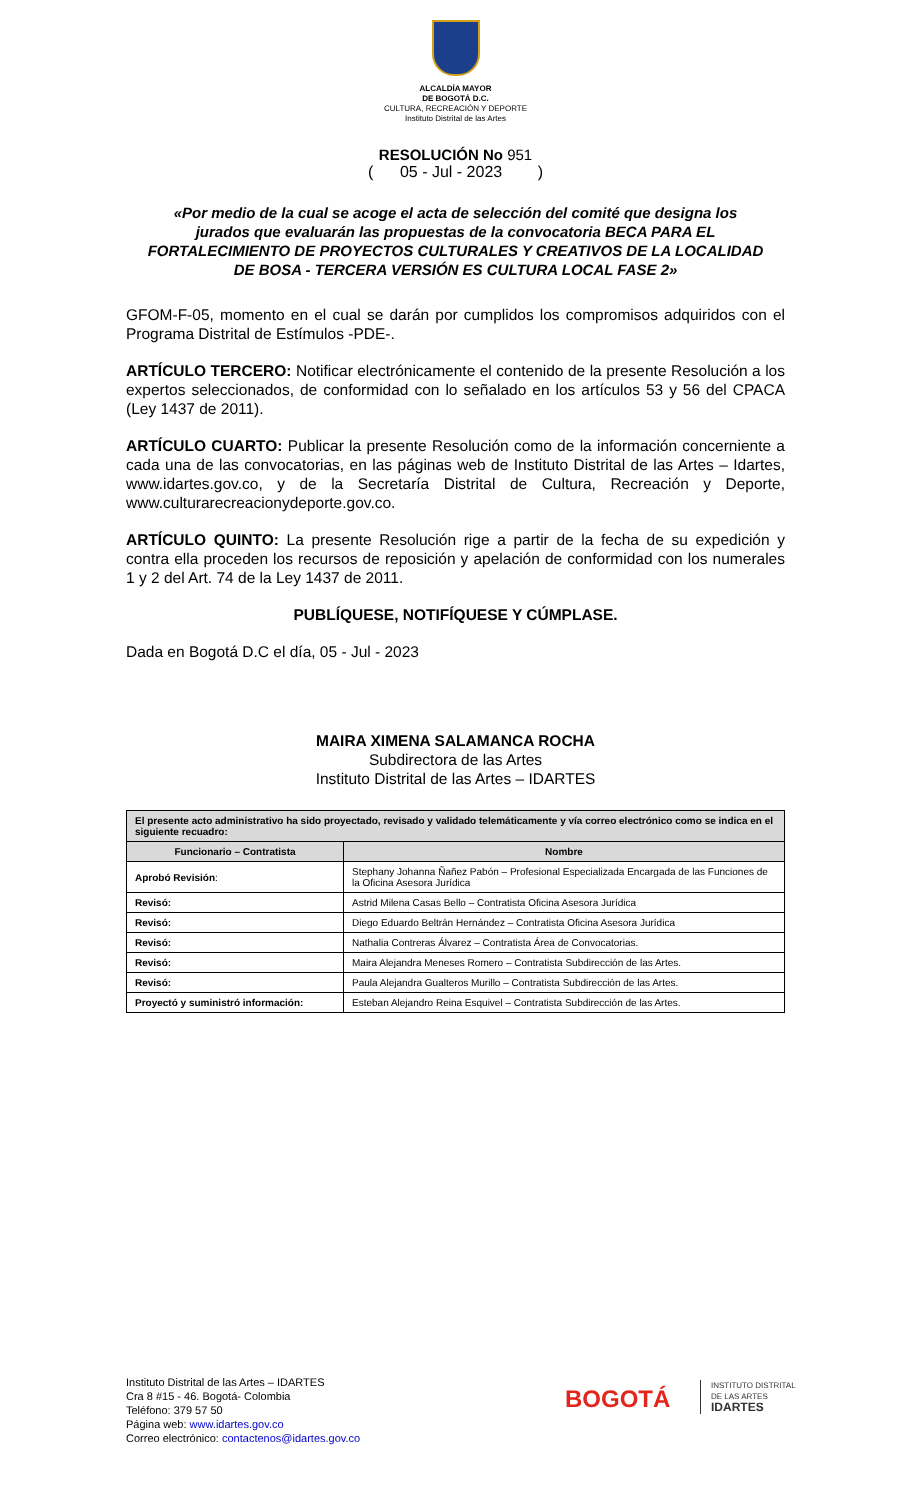ALCALDÍA MAYOR
DE BOGOTÁ D.C.
CULTURA, RECREACIÓN Y DEPORTE
Instituto Distrital de las Artes
RESOLUCIÓN No 951
( 05 - Jul - 2023 )
«Por medio de la cual se acoge el acta de selección del comité que designa los jurados que evaluarán las propuestas de la convocatoria BECA PARA EL FORTALECIMIENTO DE PROYECTOS CULTURALES Y CREATIVOS DE LA LOCALIDAD DE BOSA - TERCERA VERSIÓN ES CULTURA LOCAL FASE 2»
GFOM-F-05, momento en el cual se darán por cumplidos los compromisos adquiridos con el Programa Distrital de Estímulos -PDE-.
ARTÍCULO TERCERO: Notificar electrónicamente el contenido de la presente Resolución a los expertos seleccionados, de conformidad con lo señalado en los artículos 53 y 56 del CPACA (Ley 1437 de 2011).
ARTÍCULO CUARTO: Publicar la presente Resolución como de la información concerniente a cada una de las convocatorias, en las páginas web de Instituto Distrital de las Artes – Idartes, www.idartes.gov.co, y de la Secretaría Distrital de Cultura, Recreación y Deporte, www.culturarecreacionydeporte.gov.co.
ARTÍCULO QUINTO: La presente Resolución rige a partir de la fecha de su expedición y contra ella proceden los recursos de reposición y apelación de conformidad con los numerales 1 y 2 del Art. 74 de la Ley 1437 de 2011.
PUBLÍQUESE, NOTIFÍQUESE Y CÚMPLASE.
Dada en Bogotá D.C el día, 05 - Jul - 2023
MAIRA XIMENA SALAMANCA ROCHA
Subdirectora de las Artes
Instituto Distrital de las Artes – IDARTES
| El presente acto administrativo ha sido proyectado, revisado y validado telemáticamente y vía correo electrónico como se indica en el siguiente recuadro: | |
| --- | --- |
| Funcionario – Contratista | Nombre |
| Aprobó Revisión : | Stephany Johanna Ñañez Pabón – Profesional Especializada Encargada de las Funciones de la Oficina Asesora Jurídica |
| Revisó: | Astrid Milena Casas Bello – Contratista Oficina Asesora Jurídica |
| Revisó: | Diego Eduardo Beltrán Hernández – Contratista Oficina Asesora Jurídica |
| Revisó: | Nathalia Contreras Álvarez – Contratista Área de Convocatorias. |
| Revisó: | Maira Alejandra Meneses Romero – Contratista Subdirección de las Artes. |
| Revisó: | Paula Alejandra Gualteros Murillo – Contratista Subdirección de las Artes. |
| Proyectó y suministró información: | Esteban Alejandro Reina Esquivel – Contratista Subdirección de las Artes. |
Instituto Distrital de las Artes – IDARTES
Cra 8 #15 - 46. Bogotá- Colombia
Teléfono: 379 57 50
Página web: www.idartes.gov.co
Correo electrónico: contactenos@idartes.gov.co
BOGOTÁ
INSTITUTO DISTRITAL
DE LAS ARTES
IDARTES